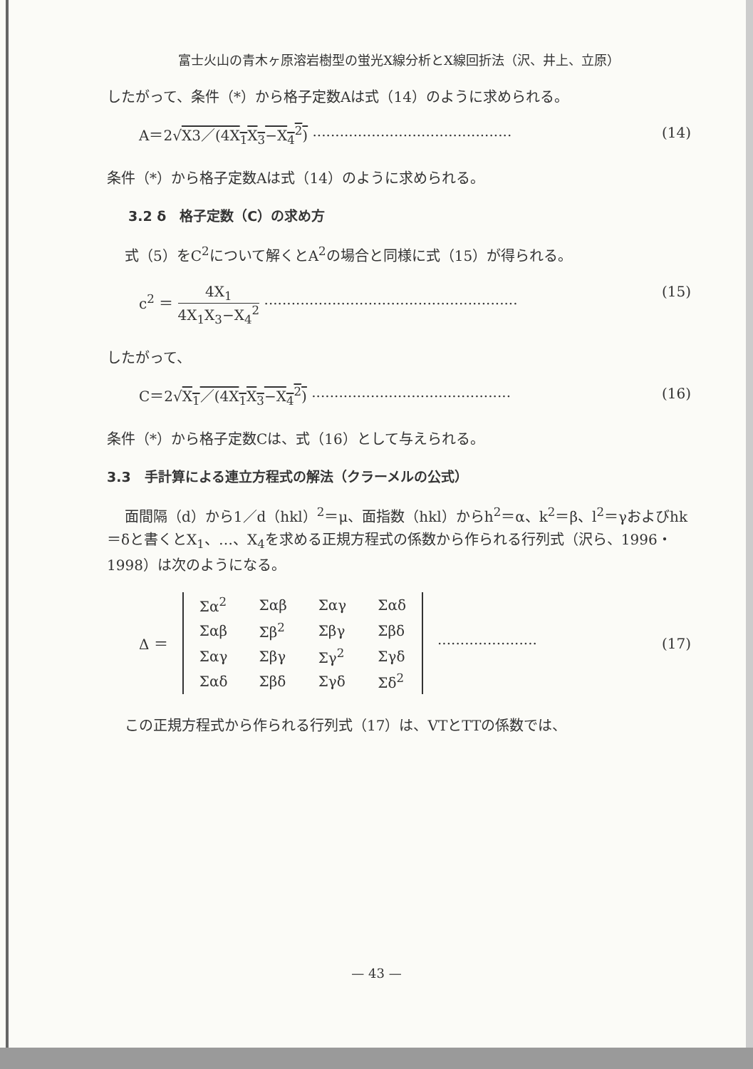富士火山の青木ヶ原溶岩樹型の蛍光X線分析とX線回折法（沢、井上、立原）
したがって、条件（*）から格子定数Aは式（14）のように求められる。
A＝2√X3／(4X<sub>1</sub>X<sub>3</sub>−X<sub>4</sub><sup>2</sup>) ············································ (14)
条件（*）から格子定数Aは式（14）のように求められる。
3.2 δ　格子定数（C）の求め方
式（5）をC<sup>2</sup>について解くとA<sup>2</sup>の場合と同様に式（15）が得られる。
c<sup>2</sup> ＝ 4X<sub>1</sub> 4X<sub>1</sub>X<sub>3</sub>−X<sub>4</sub><sup>2</sup> ························································ (15)
したがって、
C＝2√X<sub>1</sub>／(4X<sub>1</sub>X<sub>3</sub>−X<sub>4</sub><sup>2</sup>) ············································ (16)
条件（*）から格子定数Cは、式（16）として与えられる。
3.3　手計算による連立方程式の解法（クラーメルの公式）
面間隔（d）から1／d（hkl）<sup>2</sup>＝μ、面指数（hkl）からh<sup>2</sup>＝α、k<sup>2</sup>＝β、l<sup>2</sup>＝γおよびhk＝δと書くとX<sub>1</sub>、…、X<sub>4</sub>を求める正規方程式の係数から作られる行列式（沢ら、1996・1998）は次のようになる。
Δ ＝
| Σα<sup>2</sup> | Σαβ | Σαγ | Σαδ |
| Σαβ | Σβ<sup>2</sup> | Σβγ | Σβδ |
| Σαγ | Σβγ | Σγ<sup>2</sup> | Σγδ |
| Σαδ | Σβδ | Σγδ | Σδ<sup>2</sup> |
······················ (17)
この正規方程式から作られる行列式（17）は、VTとTTの係数では、
— 43 —